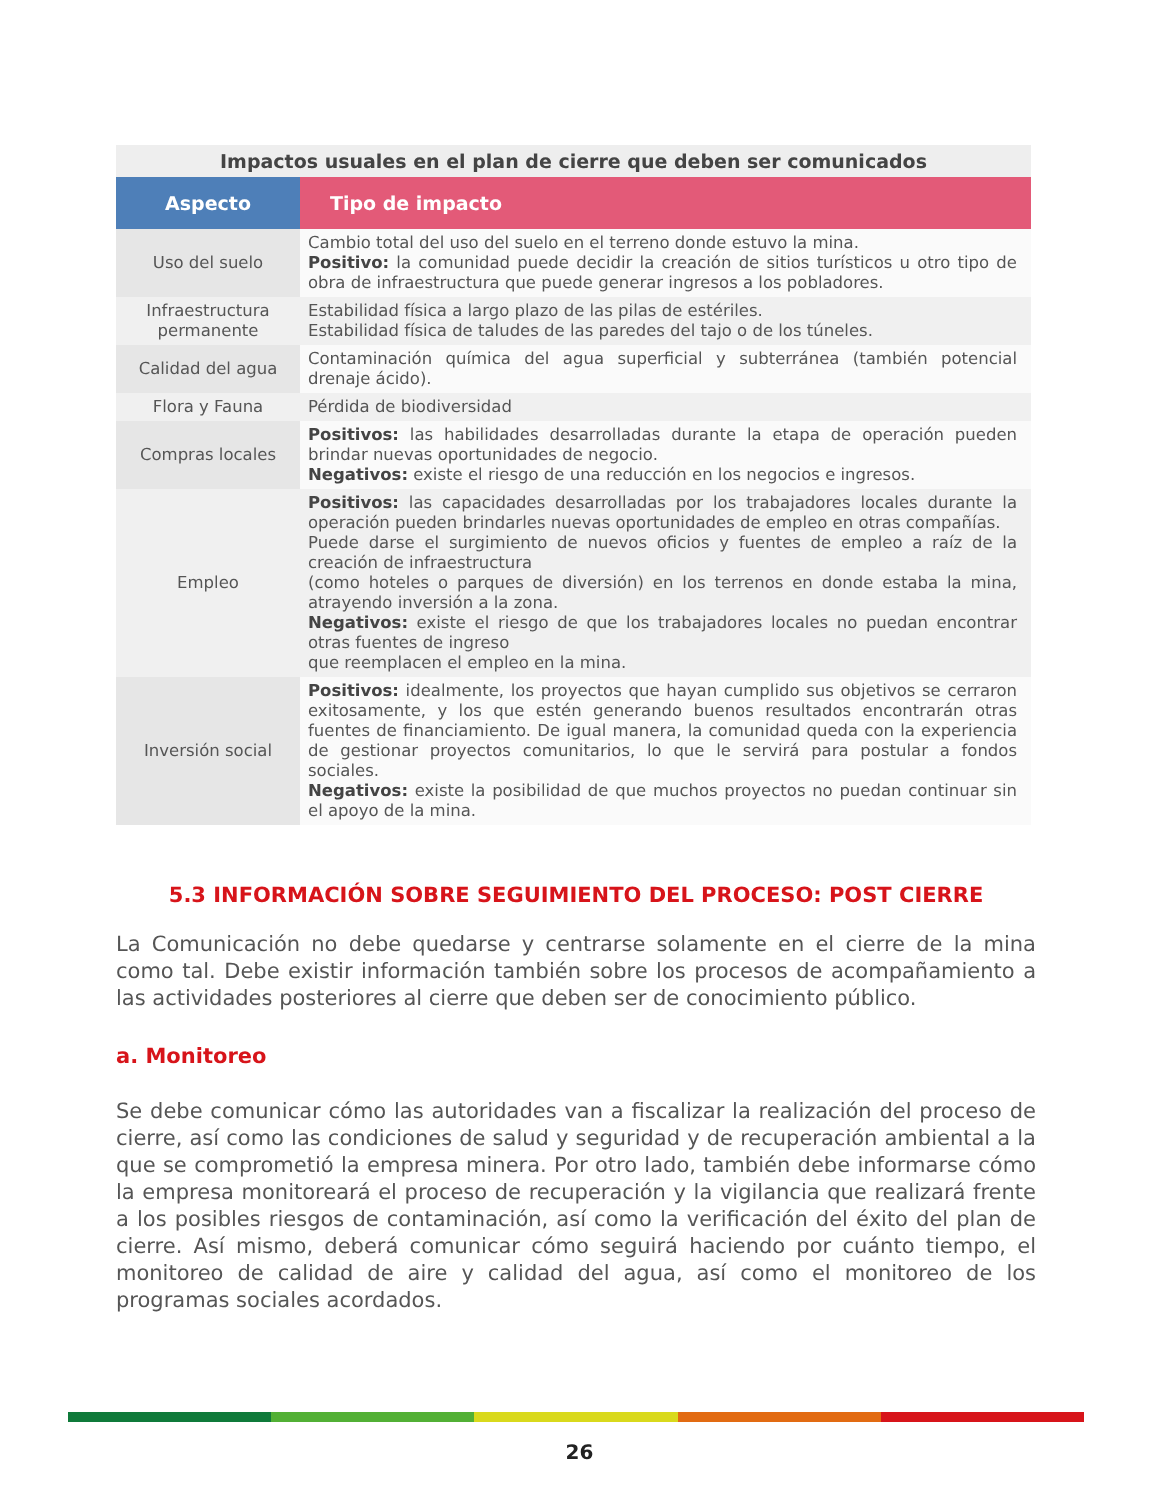Impactos usuales en el plan de cierre que deben ser comunicados
| Aspecto | Tipo de impacto |
| --- | --- |
| Uso del suelo | Cambio total del uso del suelo en el terreno donde estuvo la mina. Positivo: la comunidad puede decidir la creación de sitios turísticos u otro tipo de obra de infraestructura que puede generar ingresos a los pobladores. |
| Infraestructura permanente | Estabilidad física a largo plazo de las pilas de estériles. Estabilidad física de taludes de las paredes del tajo o de los túneles. |
| Calidad del agua | Contaminación química del agua superficial y subterránea (también potencial drenaje ácido). |
| Flora y Fauna | Pérdida de biodiversidad |
| Compras locales | Positivos: las habilidades desarrolladas durante la etapa de operación pueden brindar nuevas oportunidades de negocio. Negativos: existe el riesgo de una reducción en los negocios e ingresos. |
| Empleo | Positivos: las capacidades desarrolladas por los trabajadores locales durante la operación pueden brindarles nuevas oportunidades de empleo en otras compañías. Puede darse el surgimiento de nuevos oficios y fuentes de empleo a raíz de la creación de infraestructura (como hoteles o parques de diversión) en los terrenos en donde estaba la mina, atrayendo inversión a la zona. Negativos: existe el riesgo de que los trabajadores locales no puedan encontrar otras fuentes de ingreso que reemplacen el empleo en la mina. |
| Inversión social | Positivos: idealmente, los proyectos que hayan cumplido sus objetivos se cerraron exitosamente, y los que estén generando buenos resultados encontrarán otras fuentes de financiamiento. De igual manera, la comunidad queda con la experiencia de gestionar proyectos comunitarios, lo que le servirá para postular a fondos sociales. Negativos: existe la posibilidad de que muchos proyectos no puedan continuar sin el apoyo de la mina. |
5.3 INFORMACIÓN SOBRE SEGUIMIENTO DEL PROCESO: POST CIERRE
La Comunicación no debe quedarse y centrarse solamente en el cierre de la mina como tal. Debe existir información también sobre los procesos de acompañamiento a las actividades posteriores al cierre que deben ser de conocimiento público.
a. Monitoreo
Se debe comunicar cómo las autoridades van a fiscalizar la realización del proceso de cierre, así como las condiciones de salud y seguridad y de recuperación ambiental a la que se comprometió la empresa minera. Por otro lado, también debe informarse cómo la empresa monitoreará el proceso de recuperación y la vigilancia que realizará frente a los posibles riesgos de contaminación, así como la verificación del éxito del plan de cierre. Así mismo, deberá comunicar cómo seguirá haciendo por cuánto tiempo, el monitoreo de calidad de aire y calidad del agua, así como el monitoreo de los programas sociales acordados.
26